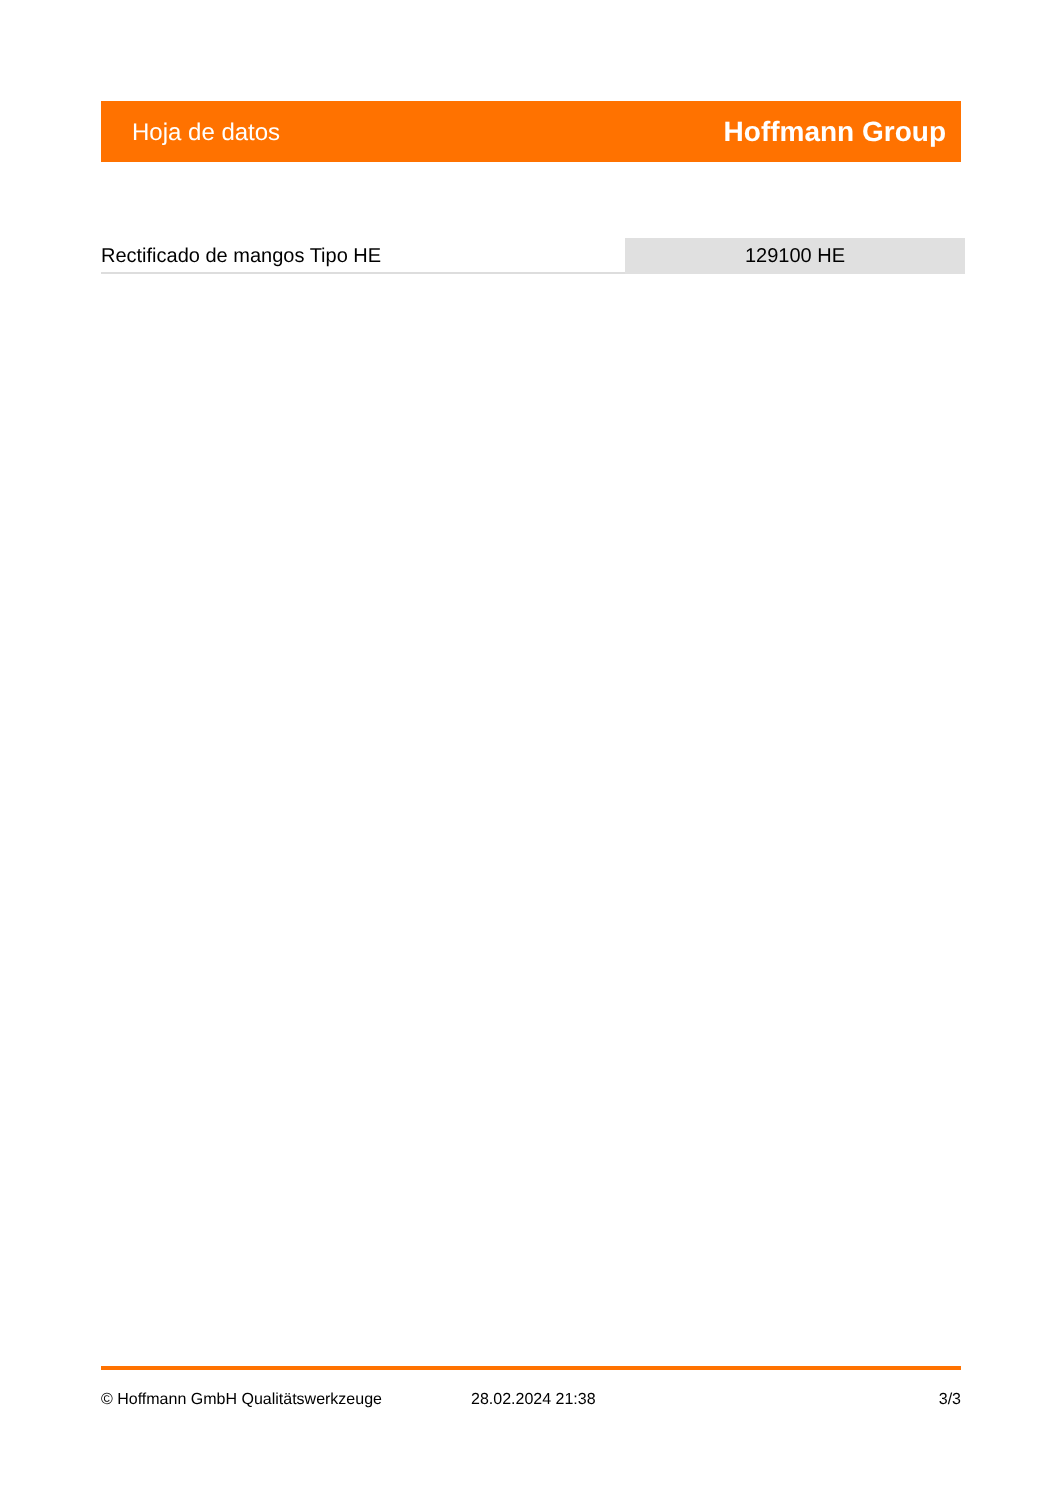Hoja de datos Hoffmann Group
Rectificado de mangos Tipo HE 129100 HE
© Hoffmann GmbH Qualitätswerkzeuge 28.02.2024 21:38 3/3